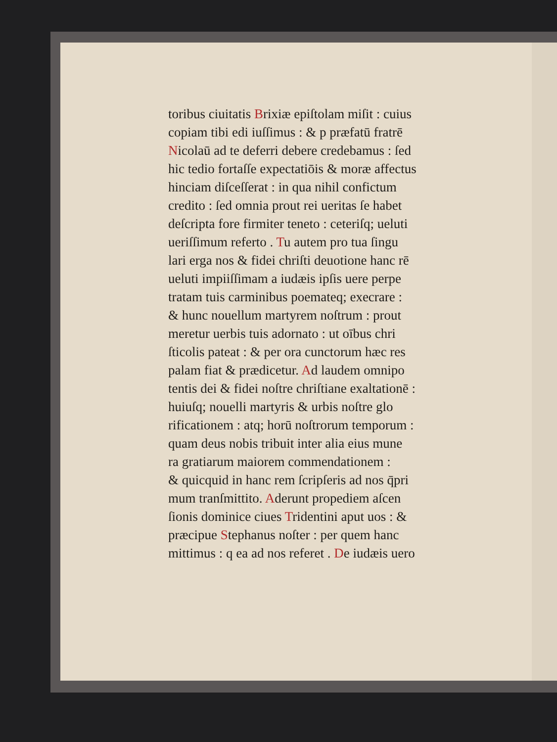toribus ciuitatis Brixiæ epiſtolam miſit : cuius
copiam tibi edi iuſſimus : & p præfatū fratrē
Nicolaū ad te deferri debere credebamus : ſed
hic tedio fortaſſe expectatiōis & moræ affectus
hinciam diſceſſerat : in qua nihil confictum
credito : ſed omnia prout rei ueritas ſe habet
deſcripta fore firmiter teneto : ceteriſq; ueluti
ueriſſimum referto . Tu autem pro tua ſingu
lari erga nos & fidei chriſti deuotione hanc rē
ueluti impiiſſimam a iudæis ipſis uere perpe
tratam tuis carminibus poemateq; execrare :
& hunc nouellum martyrem noſtrum : prout
meretur uerbis tuis adornato : ut oībus chri
ſticolis pateat : & per ora cunctorum hæc res
palam fiat & prædicetur. Ad laudem omnipo
tentis dei & fidei noſtre chriſtiane exaltationē :
huiuſq; nouelli martyris & urbis noſtre glo
rificationem : atq; horū noſtrorum temporum :
quam deus nobis tribuit inter alia eius mune
ra gratiarum maiorem commendationem :
& quicquid in hanc rem ſcripſeris ad nos q̄pri
mum tranſmittito. Aderunt propediem aſcen
ſionis dominice ciues Tridentini aput uos : &
præcipue Stephanus noſter : per quem hanc
mittimus : q ea ad nos referet . De iudæis uero